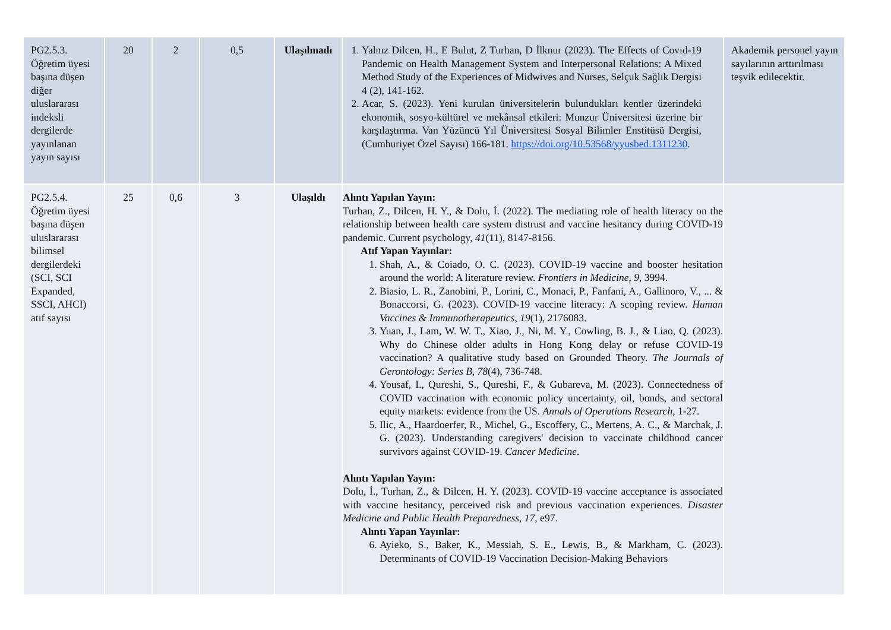| PG2.5.3. Öğretim üyesi başına düşen diğer uluslararası indeksli dergilerde yayınlanan yayın sayısı | 20 | 2 | 0,5 | Ulaşılmadı | 1. Yalnız Dilcen, H., E Bulut, Z Turhan, D İlknur (2023). The Effects of Covıd-19 Pandemic on Health Management System and Interpersonal Relations: A Mixed Method Study of the Experiences of Midwives and Nurses, Selçuk Sağlık Dergisi 4 (2), 141-162. 2. Acar, S. (2023). Yeni kurulan üniversitelerin bulundukları kentler üzerindeki ekonomik, sosyo-kültürel ve mekânsal etkileri: Munzur Üniversitesi üzerine bir karşılaştırma. Van Yüzüncü Yıl Üniversitesi Sosyal Bilimler Enstitüsü Dergisi, (Cumhuriyet Özel Sayısı) 166-181. https://doi.org/10.53568/yyusbed.1311230 . | Akademik personel yayın sayılarının arttırılması teşvik edilecektir. |
| PG2.5.4. Öğretim üyesi başına düşen uluslararası bilimsel dergilerdeki (SCI, SCI Expanded, SSCI, AHCI) atıf sayısı | 25 | 0,6 | 3 | Ulaşıldı | Alıntı Yapılan Yayın: Turhan, Z., Dilcen, H. Y., & Dolu, İ. (2022). The mediating role of health literacy on the relationship between health care system distrust and vaccine hesitancy during COVID-19 pandemic. Current psychology, 41 (11), 8147-8156. Atıf Yapan Yayınlar: 1. Shah, A., & Coiado, O. C. (2023). COVID-19 vaccine and booster hesitation around the world: A literature review. Frontiers in Medicine , 9 , 3994. 2. Biasio, L. R., Zanobini, P., Lorini, C., Monaci, P., Fanfani, A., Gallinoro, V., ... & Bonaccorsi, G. (2023). COVID-19 vaccine literacy: A scoping review. Human Vaccines & Immunotherapeutics , 19 (1), 2176083. 3. Yuan, J., Lam, W. W. T., Xiao, J., Ni, M. Y., Cowling, B. J., & Liao, Q. (2023). Why do Chinese older adults in Hong Kong delay or refuse COVID-19 vaccination? A qualitative study based on Grounded Theory. The Journals of Gerontology: Series B , 78 (4), 736-748. 4. Yousaf, I., Qureshi, S., Qureshi, F., & Gubareva, M. (2023). Connectedness of COVID vaccination with economic policy uncertainty, oil, bonds, and sectoral equity markets: evidence from the US. Annals of Operations Research , 1-27. 5. Ilic, A., Haardoerfer, R., Michel, G., Escoffery, C., Mertens, A. C., & Marchak, J. G. (2023). Understanding caregivers' decision to vaccinate childhood cancer survivors against COVID-19. Cancer Medicine . Alıntı Yapılan Yayın: Dolu, İ., Turhan, Z., & Dilcen, H. Y. (2023). COVID-19 vaccine acceptance is associated with vaccine hesitancy, perceived risk and previous vaccination experiences. Disaster Medicine and Public Health Preparedness , 17 , e97. Alıntı Yapan Yayınlar: 6. Ayieko, S., Baker, K., Messiah, S. E., Lewis, B., & Markham, C. (2023). Determinants of COVID-19 Vaccination Decision-Making Behaviors | |